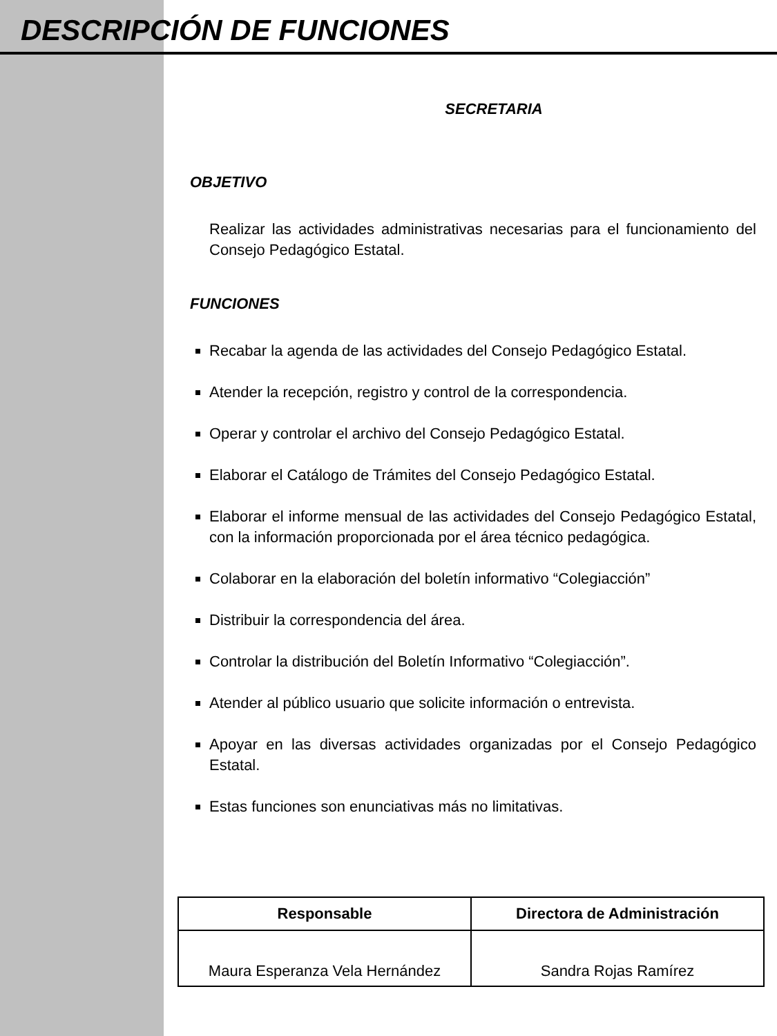DESCRIPCIÓN DE FUNCIONES
SECRETARIA
OBJETIVO
Realizar las actividades administrativas necesarias para el funcionamiento del Consejo Pedagógico Estatal.
FUNCIONES
Recabar la agenda de las actividades del Consejo Pedagógico Estatal.
Atender la recepción, registro y control de la correspondencia.
Operar y controlar el archivo del Consejo Pedagógico Estatal.
Elaborar el Catálogo de Trámites del Consejo Pedagógico Estatal.
Elaborar el informe mensual de las actividades del Consejo Pedagógico Estatal, con la información proporcionada por el área técnico pedagógica.
Colaborar en la elaboración del boletín informativo “Colegiacción”
Distribuir la correspondencia del área.
Controlar la distribución del Boletín Informativo “Colegiacción”.
Atender al público usuario que solicite información o entrevista.
Apoyar en las diversas actividades organizadas por el Consejo Pedagógico Estatal.
Estas funciones son enunciativas más no limitativas.
| Responsable | Directora de Administración |
| --- | --- |
| Maura Esperanza Vela Hernández | Sandra Rojas Ramírez |